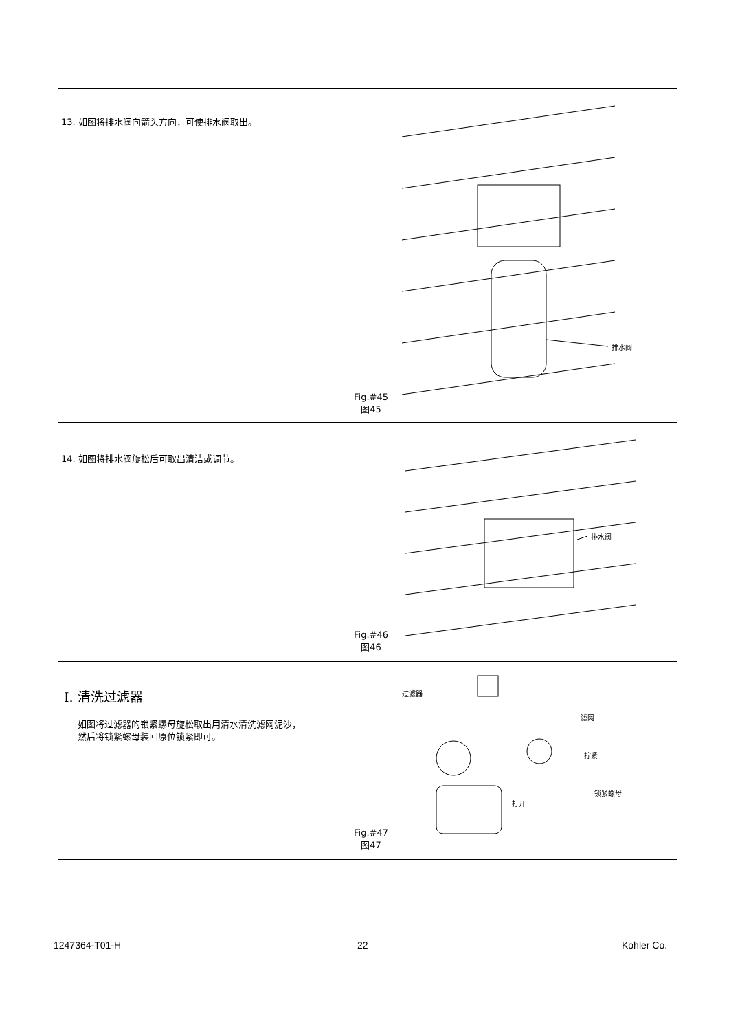13. 如图将排水阀向箭头方向，可使排水阀取出。
排水阀
Fig.#45
图45
14. 如图将排水阀旋松后可取出清洁或调节。
排水阀
Fig.#46
图46
I. 清洗过滤器
如图将过滤器的锁紧螺母旋松取出用清水清洗滤网泥沙，
然后将锁紧螺母装回原位锁紧即可。
过滤器
滤网
拧紧
锁紧螺母
打开
Fig.#47
图47
1247364-T01-H 22 Kohler Co.